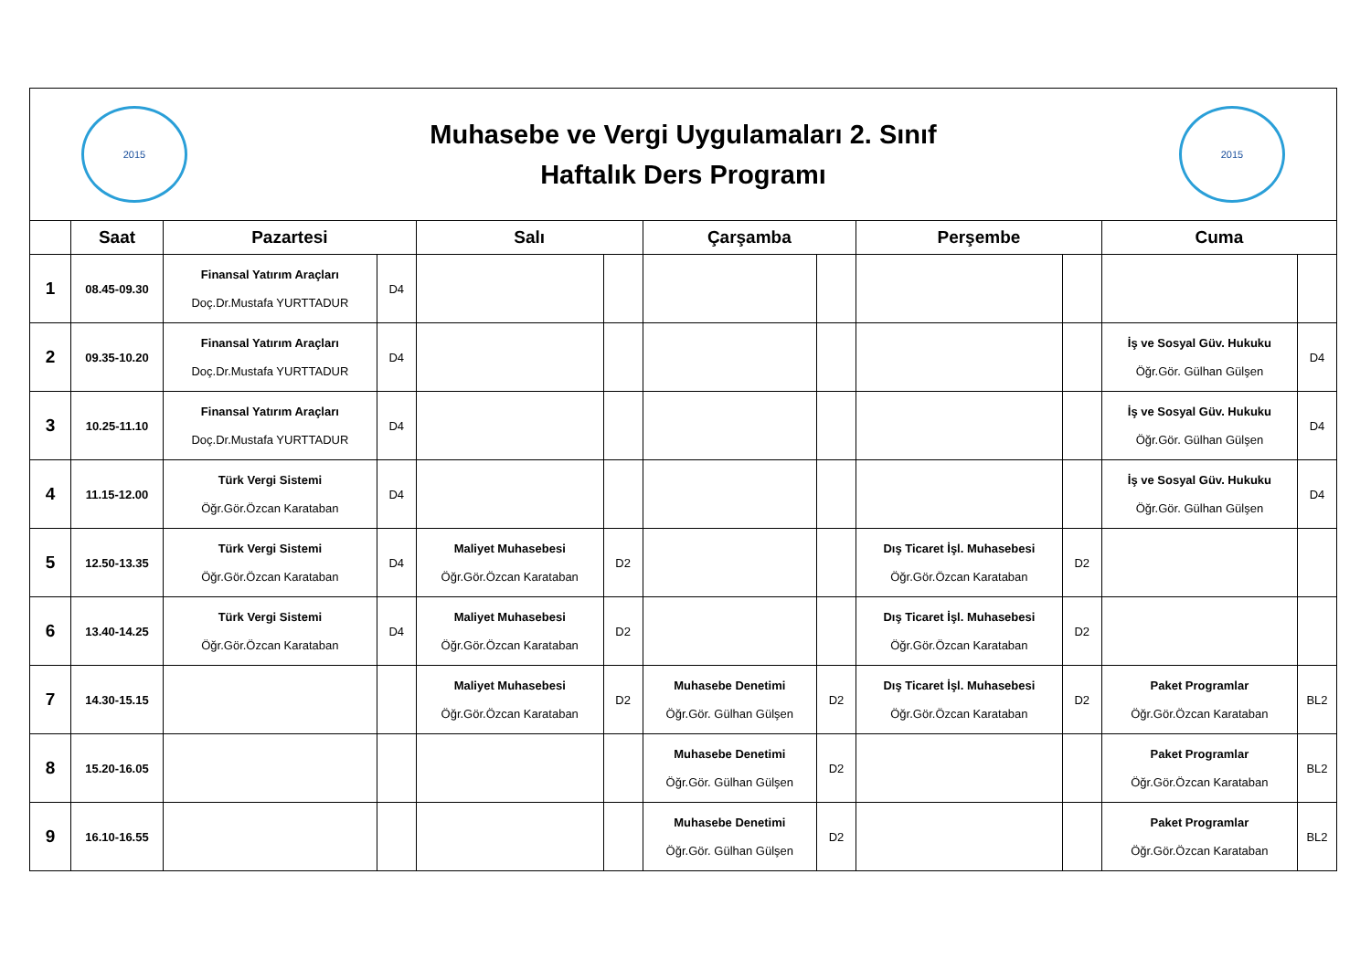| 2015 Muhasebe ve Vergi Uygulamaları 2. Sınıf Haftalık Ders Programı 2015 | | | | | | | | | | | |
| | Saat | Pazartesi | | Salı | | Çarşamba | | Perşembe | | Cuma | |
| 1 | 08.45-09.30 | Finansal Yatırım Araçları Doç.Dr.Mustafa YURTTADUR | D4 | | | | | | | | |
| 2 | 09.35-10.20 | Finansal Yatırım Araçları Doç.Dr.Mustafa YURTTADUR | D4 | | | | | | | İş ve Sosyal Güv. Hukuku Öğr.Gör. Gülhan Gülşen | D4 |
| 3 | 10.25-11.10 | Finansal Yatırım Araçları Doç.Dr.Mustafa YURTTADUR | D4 | | | | | | | İş ve Sosyal Güv. Hukuku Öğr.Gör. Gülhan Gülşen | D4 |
| 4 | 11.15-12.00 | Türk Vergi Sistemi Öğr.Gör.Özcan Karataban | D4 | | | | | | | İş ve Sosyal Güv. Hukuku Öğr.Gör. Gülhan Gülşen | D4 |
| 5 | 12.50-13.35 | Türk Vergi Sistemi Öğr.Gör.Özcan Karataban | D4 | Maliyet Muhasebesi Öğr.Gör.Özcan Karataban | D2 | | | Dış Ticaret İşl. Muhasebesi Öğr.Gör.Özcan Karataban | D2 | | |
| 6 | 13.40-14.25 | Türk Vergi Sistemi Öğr.Gör.Özcan Karataban | D4 | Maliyet Muhasebesi Öğr.Gör.Özcan Karataban | D2 | | | Dış Ticaret İşl. Muhasebesi Öğr.Gör.Özcan Karataban | D2 | | |
| 7 | 14.30-15.15 | | | Maliyet Muhasebesi Öğr.Gör.Özcan Karataban | D2 | Muhasebe Denetimi Öğr.Gör. Gülhan Gülşen | D2 | Dış Ticaret İşl. Muhasebesi Öğr.Gör.Özcan Karataban | D2 | Paket Programlar Öğr.Gör.Özcan Karataban | BL2 |
| 8 | 15.20-16.05 | | | | | Muhasebe Denetimi Öğr.Gör. Gülhan Gülşen | D2 | | | Paket Programlar Öğr.Gör.Özcan Karataban | BL2 |
| 9 | 16.10-16.55 | | | | | Muhasebe Denetimi Öğr.Gör. Gülhan Gülşen | D2 | | | Paket Programlar Öğr.Gör.Özcan Karataban | BL2 |